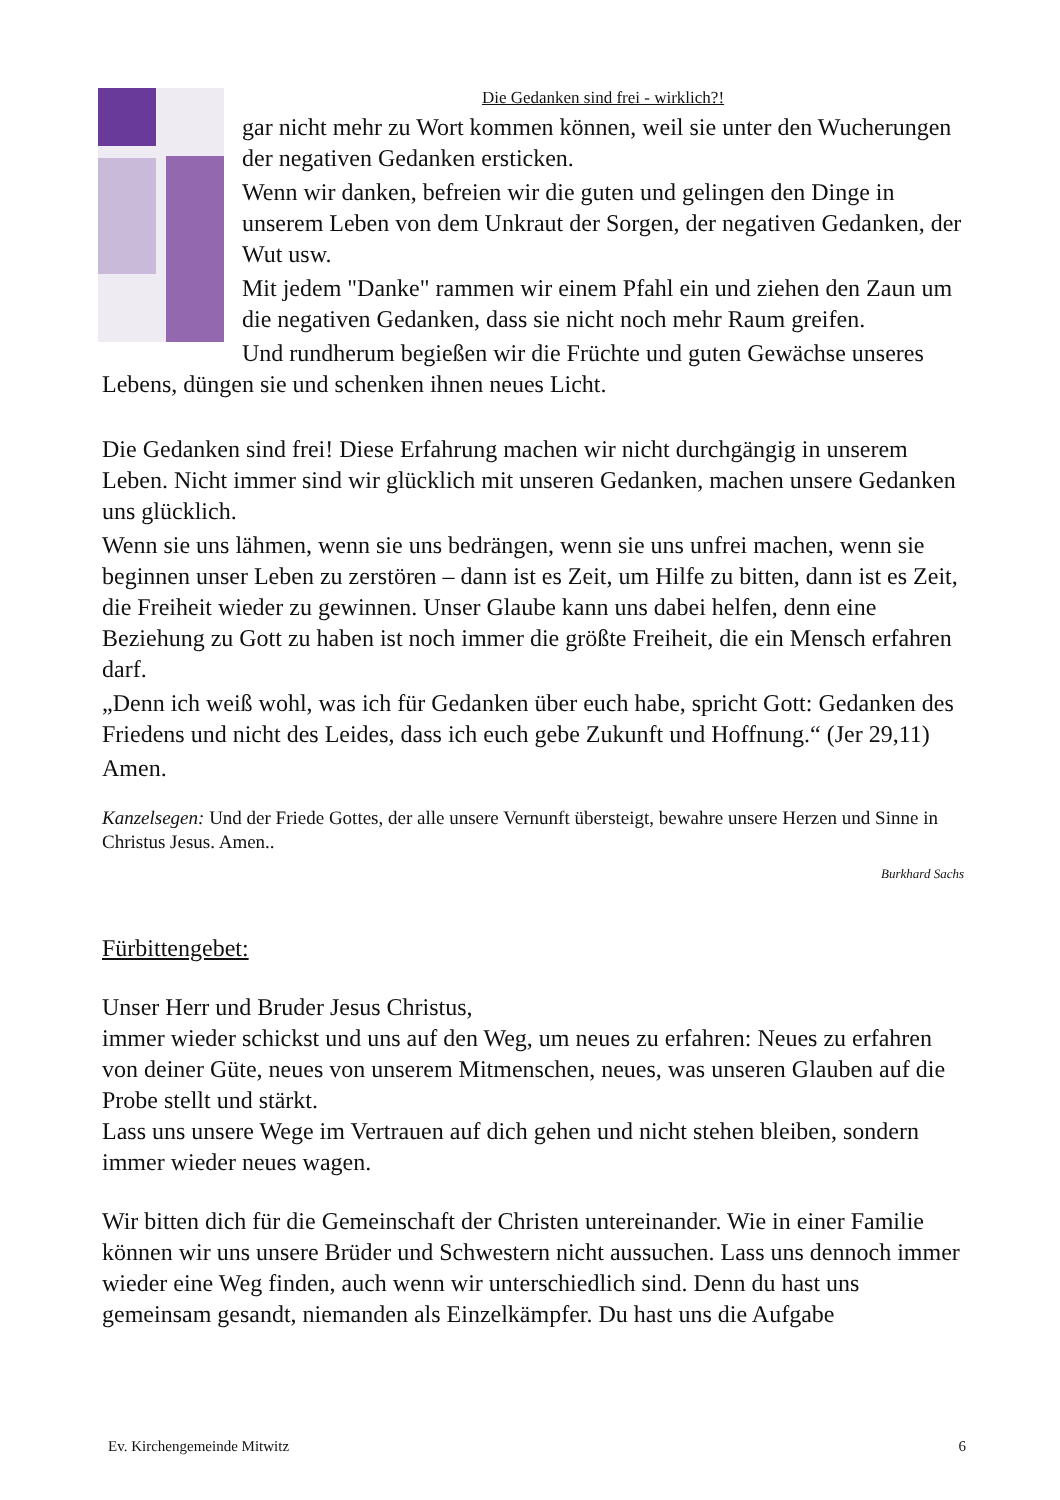Die Gedanken sind frei - wirklich?!
gar nicht mehr zu Wort kommen können, weil sie unter den Wucherungen der negativen Gedanken ersticken.
Wenn wir danken, befreien wir die guten und gelingen den Dinge in unserem Leben von dem Unkraut der Sorgen, der negativen Gedanken, der Wut usw.
Mit jedem "Danke" rammen wir einem Pfahl ein und ziehen den Zaun um die negativen Gedanken, dass sie nicht noch mehr Raum greifen.
Und rundherum begießen wir die Früchte und guten Gewächse unseres Lebens, düngen sie und schenken ihnen neues Licht.
Die Gedanken sind frei! Diese Erfahrung machen wir nicht durchgängig in unserem Leben. Nicht immer sind wir glücklich mit unseren Gedanken, machen unsere Gedanken uns glücklich.
Wenn sie uns lähmen, wenn sie uns bedrängen, wenn sie uns unfrei machen, wenn sie beginnen unser Leben zu zerstören – dann ist es Zeit, um Hilfe zu bitten, dann ist es Zeit, die Freiheit wieder zu gewinnen. Unser Glaube kann uns dabei helfen, denn eine Beziehung zu Gott zu haben ist noch immer die größte Freiheit, die ein Mensch erfahren darf.
„Denn ich weiß wohl, was ich für Gedanken über euch habe, spricht Gott: Gedanken des Friedens und nicht des Leides, dass ich euch gebe Zukunft und Hoffnung.“ (Jer 29,11)
Amen.
Kanzelsegen: Und der Friede Gottes, der alle unsere Vernunft übersteigt, bewahre unsere Herzen und Sinne in Christus Jesus. Amen..
Burkhard Sachs
Fürbittengebet:
Unser Herr und Bruder Jesus Christus,
immer wieder schickst und uns auf den Weg, um neues zu erfahren: Neues zu erfahren von deiner Güte, neues von unserem Mitmenschen, neues, was unseren Glauben auf die Probe stellt und stärkt.
Lass uns unsere Wege im Vertrauen auf dich gehen und nicht stehen bleiben, sondern immer wieder neues wagen.
Wir bitten dich für die Gemeinschaft der Christen untereinander. Wie in einer Familie können wir uns unsere Brüder und Schwestern nicht aussuchen. Lass uns dennoch immer wieder eine Weg finden, auch wenn wir unterschiedlich sind. Denn du hast uns gemeinsam gesandt, niemanden als Einzelkämpfer. Du hast uns die Aufgabe
Ev. Kirchengemeinde Mitwitz 6